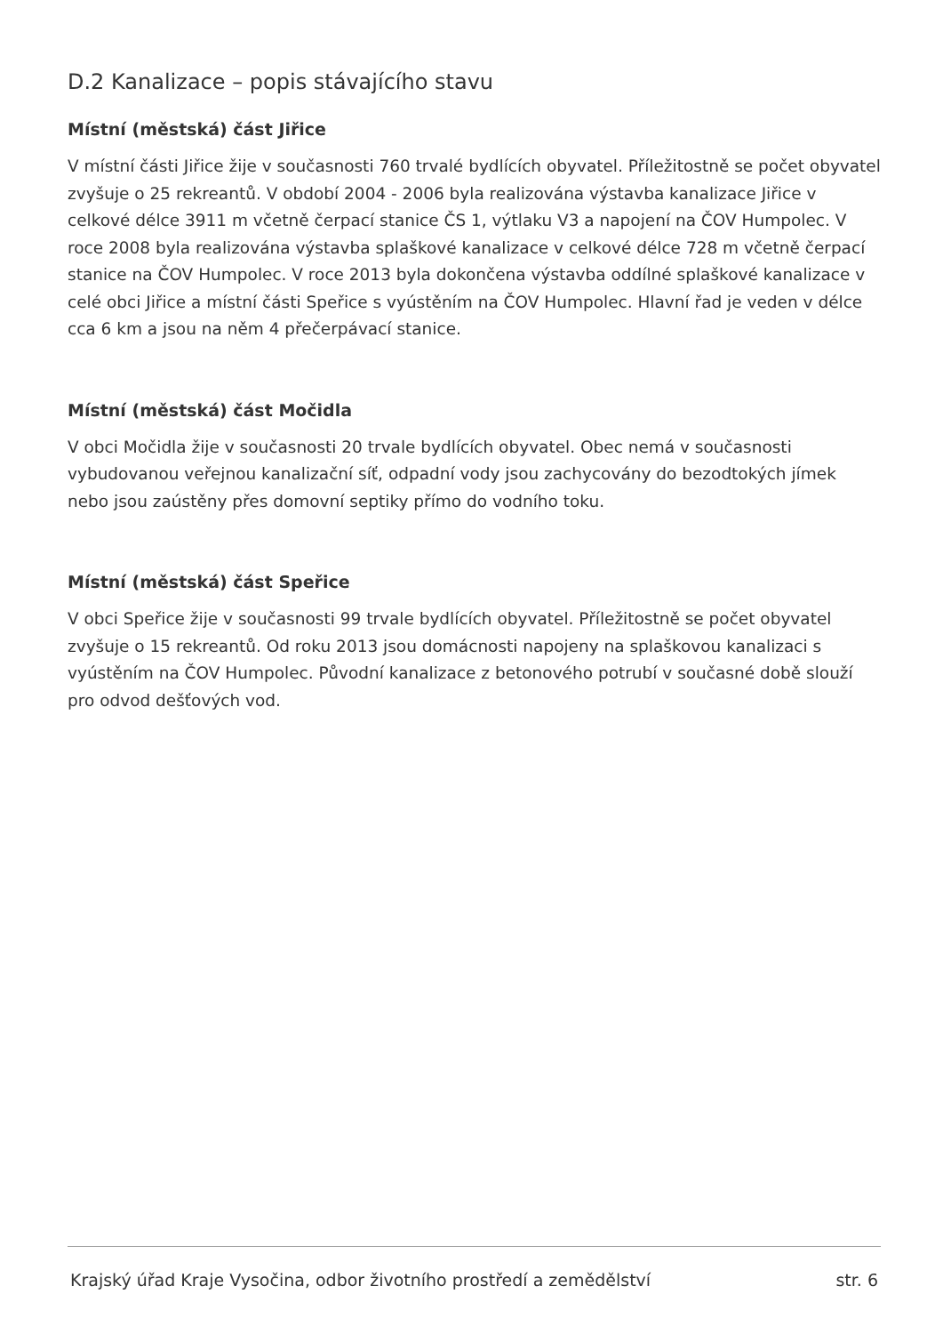D.2 Kanalizace – popis stávajícího stavu
Místní (městská) část Jiřice
V místní části Jiřice žije v současnosti 760 trvalé bydlících obyvatel. Příležitostně se počet obyvatel zvyšuje o 25 rekreantů. V období 2004 - 2006 byla realizována výstavba kanalizace Jiřice v celkové délce 3911 m včetně čerpací stanice ČS 1, výtlaku V3 a napojení na ČOV Humpolec. V roce 2008 byla realizována výstavba splaškové kanalizace v celkové délce 728 m včetně čerpací stanice na ČOV Humpolec. V roce 2013 byla dokončena výstavba oddílné splaškové kanalizace v celé obci Jiřice a místní části Speřice s vyústěním na ČOV Humpolec. Hlavní řad je veden v délce cca 6 km a jsou na něm 4 přečerpávací stanice.
Místní (městská) část Močidla
V obci Močidla žije v současnosti 20 trvale bydlících obyvatel. Obec nemá v současnosti vybudovanou veřejnou kanalizační síť, odpadní vody jsou zachycovány do bezodtokých jímek nebo jsou zaústěny přes domovní septiky přímo do vodního toku.
Místní (městská) část Speřice
V obci Speřice žije v současnosti 99 trvale bydlících obyvatel. Příležitostně se počet obyvatel zvyšuje o 15 rekreantů. Od roku 2013 jsou domácnosti napojeny na splaškovou kanalizaci s vyústěním na ČOV Humpolec. Původní kanalizace z betonového potrubí v současné době slouží pro odvod dešťových vod.
Krajský úřad Kraje Vysočina, odbor životního prostředí a zemědělství str. 6